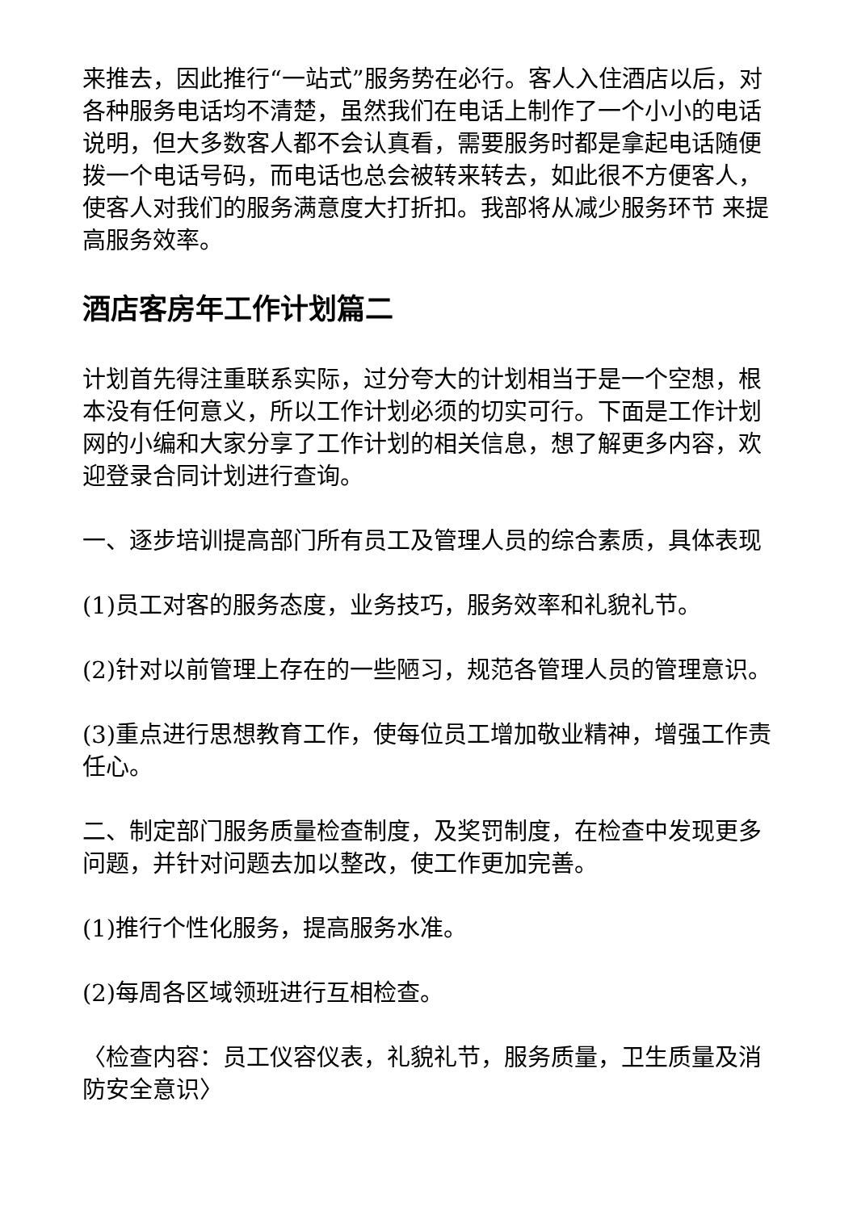来推去，因此推行“一站式”服务势在必行。客人入住酒店以后，对各种服务电话均不清楚，虽然我们在电话上制作了一个小小的电话说明，但大多数客人都不会认真看，需要服务时都是拿起电话随便拨一个电话号码，而电话也总会被转来转去，如此很不方便客人，使客人对我们的服务满意度大打折扣。我部将从减少服务环节 来提高服务效率。
酒店客房年工作计划篇二
计划首先得注重联系实际，过分夸大的计划相当于是一个空想，根本没有任何意义，所以工作计划必须的切实可行。下面是工作计划网的小编和大家分享了工作计划的相关信息，想了解更多内容，欢迎登录合同计划进行查询。
一、逐步培训提高部门所有员工及管理人员的综合素质，具体表现
(1)员工对客的服务态度，业务技巧，服务效率和礼貌礼节。
(2)针对以前管理上存在的一些陋习，规范各管理人员的管理意识。
(3)重点进行思想教育工作，使每位员工增加敬业精神，增强工作责任心。
二、制定部门服务质量检查制度，及奖罚制度，在检查中发现更多问题，并针对问题去加以整改，使工作更加完善。
(1)推行个性化服务，提高服务水准。
(2)每周各区域领班进行互相检查。
〈检查内容：员工仪容仪表，礼貌礼节，服务质量，卫生质量及消防安全意识〉